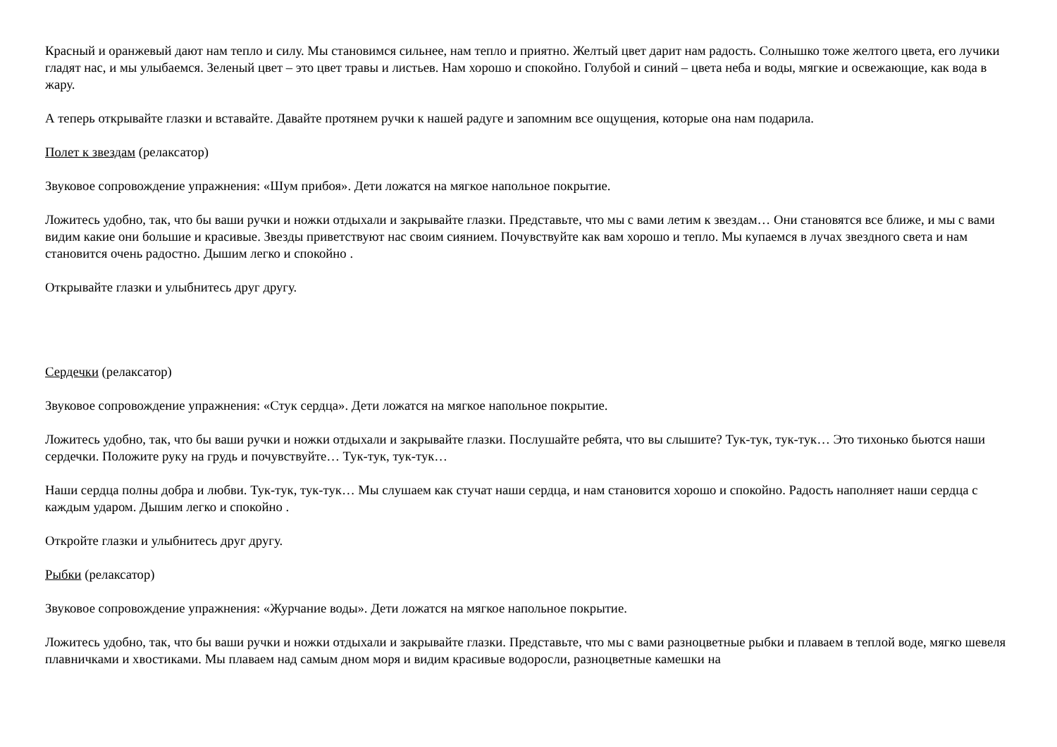Красный и оранжевый дают нам тепло и силу. Мы становимся сильнее, нам тепло и приятно. Желтый цвет дарит нам радость. Солнышко тоже желтого цвета, его лучики гладят нас, и мы улыбаемся. Зеленый цвет – это цвет травы и листьев. Нам хорошо и спокойно. Голубой и синий – цвета неба и воды, мягкие и освежающие, как вода в жару.
А теперь открывайте глазки и вставайте. Давайте протянем ручки к нашей радуге и запомним все ощущения, которые она нам подарила.
Полет к звездам (релаксатор)
Звуковое сопровождение упражнения: «Шум прибоя». Дети ложатся на мягкое напольное покрытие.
Ложитесь удобно, так, что бы ваши ручки и ножки отдыхали и закрывайте глазки. Представьте, что мы с вами летим к звездам… Они становятся все ближе, и мы с вами видим какие они большие и красивые. Звезды приветствуют нас своим сиянием. Почувствуйте как вам хорошо и тепло. Мы купаемся в лучах звездного света и нам становится очень радостно. Дышим легко и спокойно .
Открывайте глазки и улыбнитесь друг другу.
Сердечки (релаксатор)
Звуковое сопровождение упражнения: «Стук сердца». Дети ложатся на мягкое напольное покрытие.
Ложитесь удобно, так, что бы ваши ручки и ножки отдыхали и закрывайте глазки. Послушайте ребята, что вы слышите? Тук-тук, тук-тук… Это тихонько бьются наши сердечки. Положите руку на грудь и почувствуйте… Тук-тук, тук-тук…
Наши сердца полны добра и любви. Тук-тук, тук-тук… Мы слушаем как стучат наши сердца, и нам становится хорошо и спокойно. Радость наполняет наши сердца с каждым ударом. Дышим легко и спокойно .
Откройте глазки и улыбнитесь друг другу.
Рыбки (релаксатор)
Звуковое сопровождение упражнения: «Журчание воды». Дети ложатся на мягкое напольное покрытие.
Ложитесь удобно, так, что бы ваши ручки и ножки отдыхали и закрывайте глазки. Представьте, что мы с вами разноцветные рыбки и плаваем в теплой воде, мягко шевеля плавничками и хвостиками. Мы плаваем над самым дном моря и видим красивые водоросли, разноцветные камешки на